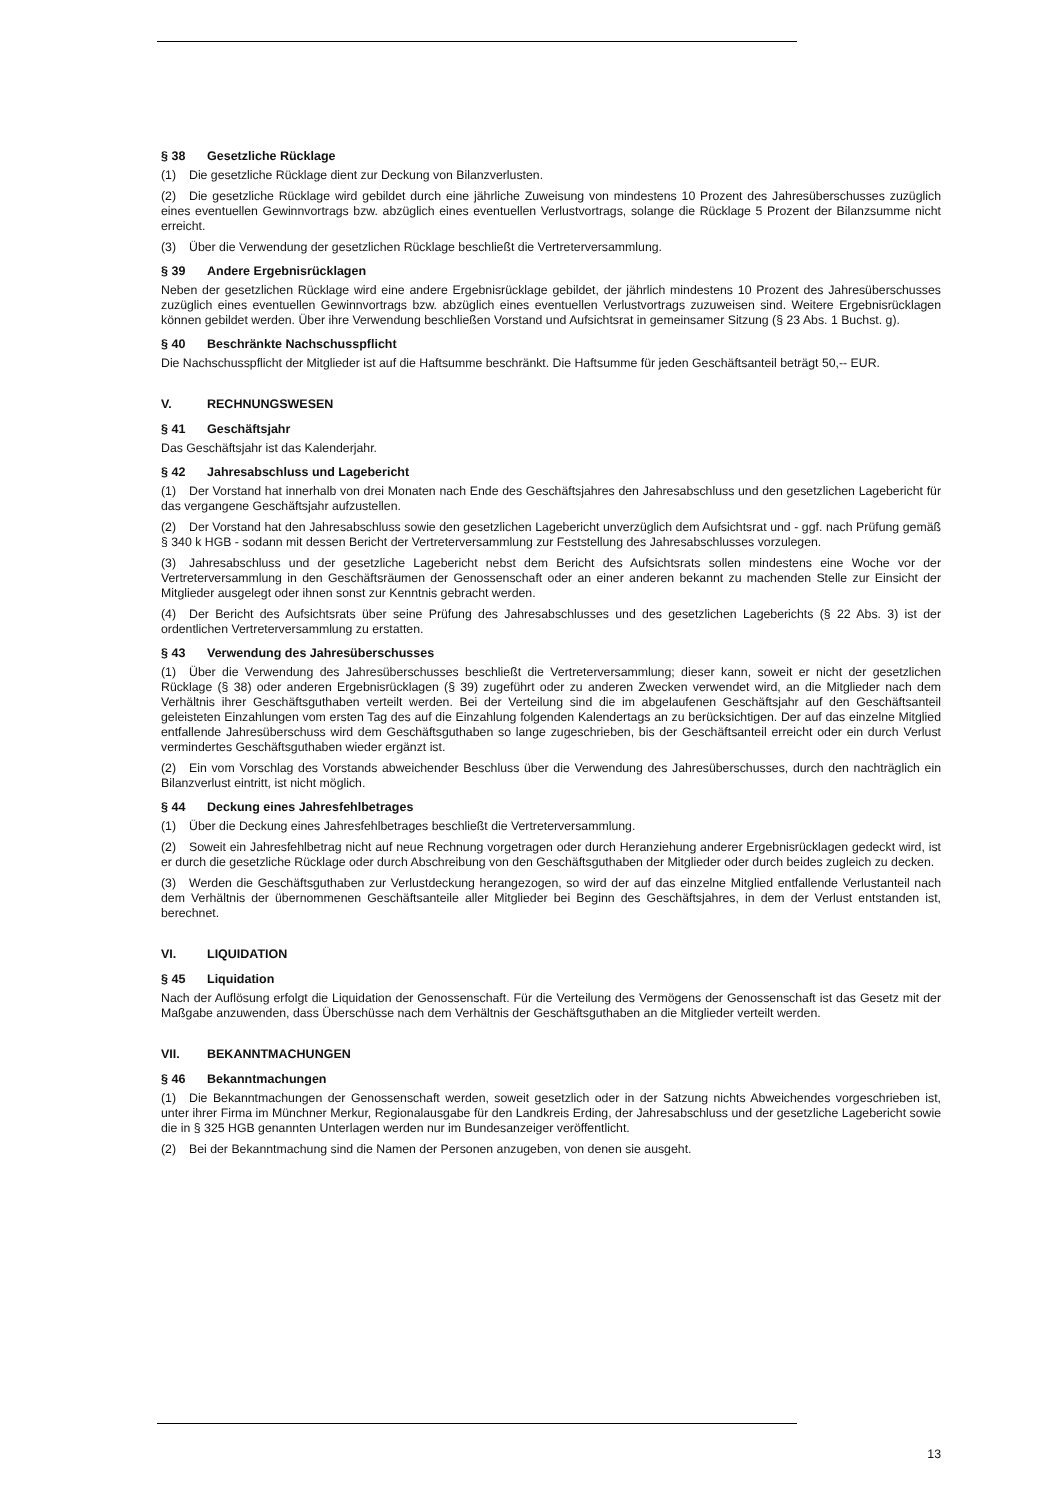§ 38 Gesetzliche Rücklage
(1) Die gesetzliche Rücklage dient zur Deckung von Bilanzverlusten.
(2) Die gesetzliche Rücklage wird gebildet durch eine jährliche Zuweisung von mindestens 10 Prozent des Jahresüberschusses zuzüglich eines eventuellen Gewinnvortrags bzw. abzüglich eines eventuellen Verlustvortrags, solange die Rücklage 5 Prozent der Bilanzsumme nicht erreicht.
(3) Über die Verwendung der gesetzlichen Rücklage beschließt die Vertreterversammlung.
§ 39 Andere Ergebnisrücklagen
Neben der gesetzlichen Rücklage wird eine andere Ergebnisrücklage gebildet, der jährlich mindestens 10 Prozent des Jahresüberschusses zuzüglich eines eventuellen Gewinnvortrags bzw. abzüglich eines eventuellen Verlustvortrags zuzuweisen sind. Weitere Ergebnisrücklagen können gebildet werden. Über ihre Verwendung beschließen Vorstand und Aufsichtsrat in gemeinsamer Sitzung (§ 23 Abs. 1 Buchst. g).
§ 40 Beschränkte Nachschusspflicht
Die Nachschusspflicht der Mitglieder ist auf die Haftsumme beschränkt. Die Haftsumme für jeden Geschäftsanteil beträgt 50,-- EUR.
V. RECHNUNGSWESEN
§ 41 Geschäftsjahr
Das Geschäftsjahr ist das Kalenderjahr.
§ 42 Jahresabschluss und Lagebericht
(1) Der Vorstand hat innerhalb von drei Monaten nach Ende des Geschäftsjahres den Jahresabschluss und den gesetzlichen Lagebericht für das vergangene Geschäftsjahr aufzustellen.
(2) Der Vorstand hat den Jahresabschluss sowie den gesetzlichen Lagebericht unverzüglich dem Aufsichtsrat und - ggf. nach Prüfung gemäß § 340 k HGB - sodann mit dessen Bericht der Vertreterversammlung zur Feststellung des Jahresabschlusses vorzulegen.
(3) Jahresabschluss und der gesetzliche Lagebericht nebst dem Bericht des Aufsichtsrats sollen mindestens eine Woche vor der Vertreterversammlung in den Geschäftsräumen der Genossenschaft oder an einer anderen bekannt zu machenden Stelle zur Einsicht der Mitglieder ausgelegt oder ihnen sonst zur Kenntnis gebracht werden.
(4) Der Bericht des Aufsichtsrats über seine Prüfung des Jahresabschlusses und des gesetzlichen Lageberichts (§ 22 Abs. 3) ist der ordentlichen Vertreterversammlung zu erstatten.
§ 43 Verwendung des Jahresüberschusses
(1) Über die Verwendung des Jahresüberschusses beschließt die Vertreterversammlung; dieser kann, soweit er nicht der gesetzlichen Rücklage (§ 38) oder anderen Ergebnisrücklagen (§ 39) zugeführt oder zu anderen Zwecken verwendet wird, an die Mitglieder nach dem Verhältnis ihrer Geschäftsguthaben verteilt werden. Bei der Verteilung sind die im abgelaufenen Geschäftsjahr auf den Geschäftsanteil geleisteten Einzahlungen vom ersten Tag des auf die Einzahlung folgenden Kalendertags an zu berücksichtigen. Der auf das einzelne Mitglied entfallende Jahresüberschuss wird dem Geschäftsguthaben so lange zugeschrieben, bis der Geschäftsanteil erreicht oder ein durch Verlust vermindertes Geschäftsguthaben wieder ergänzt ist.
(2) Ein vom Vorschlag des Vorstands abweichender Beschluss über die Verwendung des Jahresüberschusses, durch den nachträglich ein Bilanzverlust eintritt, ist nicht möglich.
§ 44 Deckung eines Jahresfehlbetrages
(1) Über die Deckung eines Jahresfehlbetrages beschließt die Vertreterversammlung.
(2) Soweit ein Jahresfehlbetrag nicht auf neue Rechnung vorgetragen oder durch Heranziehung anderer Ergebnisrücklagen gedeckt wird, ist er durch die gesetzliche Rücklage oder durch Abschreibung von den Geschäftsguthaben der Mitglieder oder durch beides zugleich zu decken.
(3) Werden die Geschäftsguthaben zur Verlustdeckung herangezogen, so wird der auf das einzelne Mitglied entfallende Verlustanteil nach dem Verhältnis der übernommenen Geschäftsanteile aller Mitglieder bei Beginn des Geschäftsjahres, in dem der Verlust entstanden ist, berechnet.
VI. LIQUIDATION
§ 45 Liquidation
Nach der Auflösung erfolgt die Liquidation der Genossenschaft. Für die Verteilung des Vermögens der Genossenschaft ist das Gesetz mit der Maßgabe anzuwenden, dass Überschüsse nach dem Verhältnis der Geschäftsguthaben an die Mitglieder verteilt werden.
VII. BEKANNTMACHUNGEN
§ 46 Bekanntmachungen
(1) Die Bekanntmachungen der Genossenschaft werden, soweit gesetzlich oder in der Satzung nichts Abweichendes vorgeschrieben ist, unter ihrer Firma im Münchner Merkur, Regionalausgabe für den Landkreis Erding, der Jahresabschluss und der gesetzliche Lagebericht sowie die in § 325 HGB genannten Unterlagen werden nur im Bundesanzeiger veröffentlicht.
(2) Bei der Bekanntmachung sind die Namen der Personen anzugeben, von denen sie ausgeht.
13